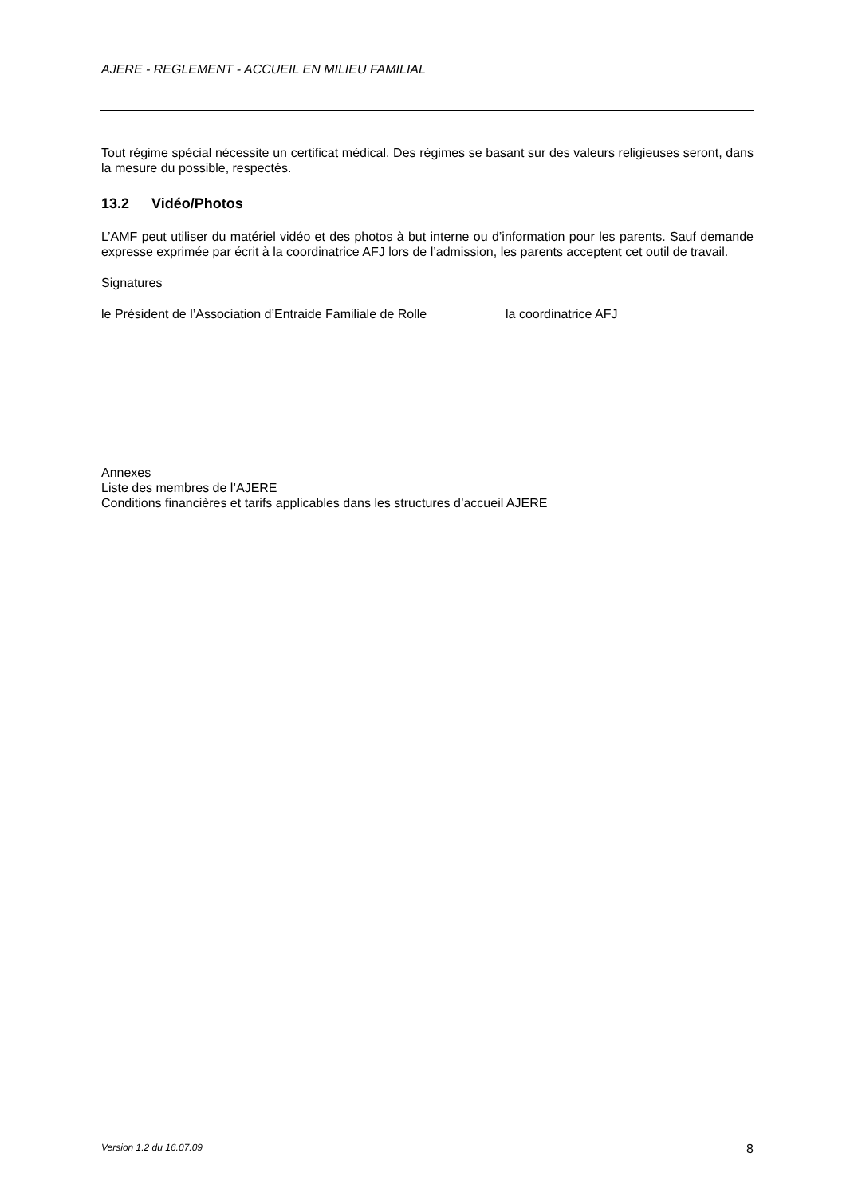AJERE - REGLEMENT - ACCUEIL EN MILIEU FAMILIAL
Tout régime spécial nécessite un certificat médical. Des régimes se basant sur des valeurs religieuses seront, dans la mesure du possible, respectés.
13.2 Vidéo/Photos
L’AMF peut utiliser du matériel vidéo et des photos à but interne ou d’information pour les parents. Sauf demande expresse exprimée par écrit à la coordinatrice AFJ lors de l’admission, les parents acceptent cet outil de travail.
Signatures
le Président de l’Association d’Entraide Familiale de Rolle
la coordinatrice AFJ
Annexes
Liste des membres de l’AJERE
Conditions financières et tarifs applicables dans les structures d’accueil AJERE
Version 1.2 du 16.07.09 8